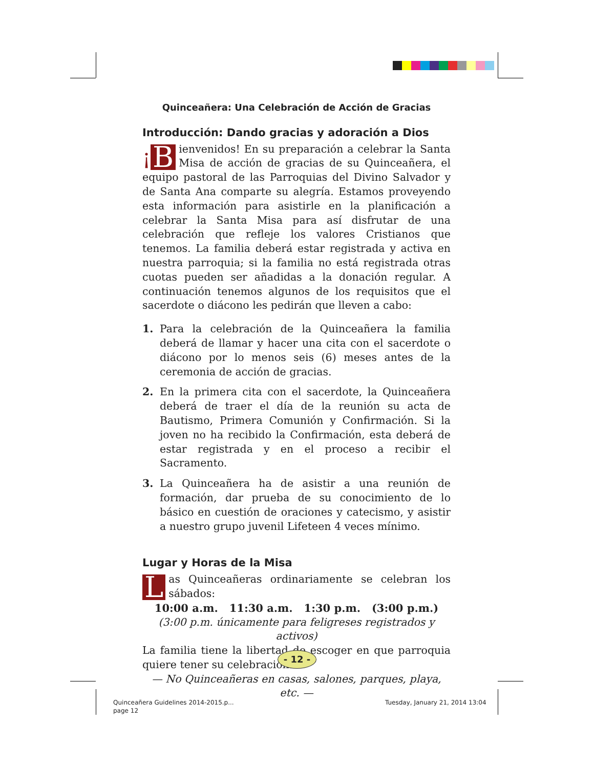Quinceañera: Una Celebración de Acción de Gracias
Introducción: Dando gracias y adoración a Dios
¡ B ienvenidos! En su preparación a celebrar la Santa Misa de acción de gracias de su Quinceañera, el equipo pastoral de las Parroquias del Divino Salvador y de Santa Ana comparte su alegría. Estamos proveyendo esta información para asistirle en la planificación a celebrar la Santa Misa para así disfrutar de una celebración que refleje los valores Cristianos que tenemos. La familia deberá estar registrada y activa en nuestra parroquia; si la familia no está registrada otras cuotas pueden ser añadidas a la donación regular. A continuación tenemos algunos de los requisitos que el sacerdote o diácono les pedirán que lleven a cabo:
1. Para la celebración de la Quinceañera la familia deberá de llamar y hacer una cita con el sacerdote o diácono por lo menos seis (6) meses antes de la ceremonia de acción de gracias.
2. En la primera cita con el sacerdote, la Quinceañera deberá de traer el día de la reunión su acta de Bautismo, Primera Comunión y Confirmación. Si la joven no ha recibido la Confirmación, esta deberá de estar registrada y en el proceso a recibir el Sacramento.
3. La Quinceañera ha de asistir a una reunión de formación, dar prueba de su conocimiento de lo básico en cuestión de oraciones y catecismo, y asistir a nuestro grupo juvenil Lifeteen 4 veces mínimo.
Lugar y Horas de la Misa
Las Quinceañeras ordinariamente se celebran los sábados:
10:00 a.m. 11:30 a.m. 1:30 p.m. (3:00 p.m.)
(3:00 p.m. únicamente para feligreses registrados y activos)
La familia tiene la libertad de escoger en que parroquia quiere tener su celebración.
— No Quinceañeras en casas, salones, parques, playa, etc. —
- 12 -
Quinceañera Guidelines 2014-2015.p...
page 12
Tuesday, January 21, 2014 13:04